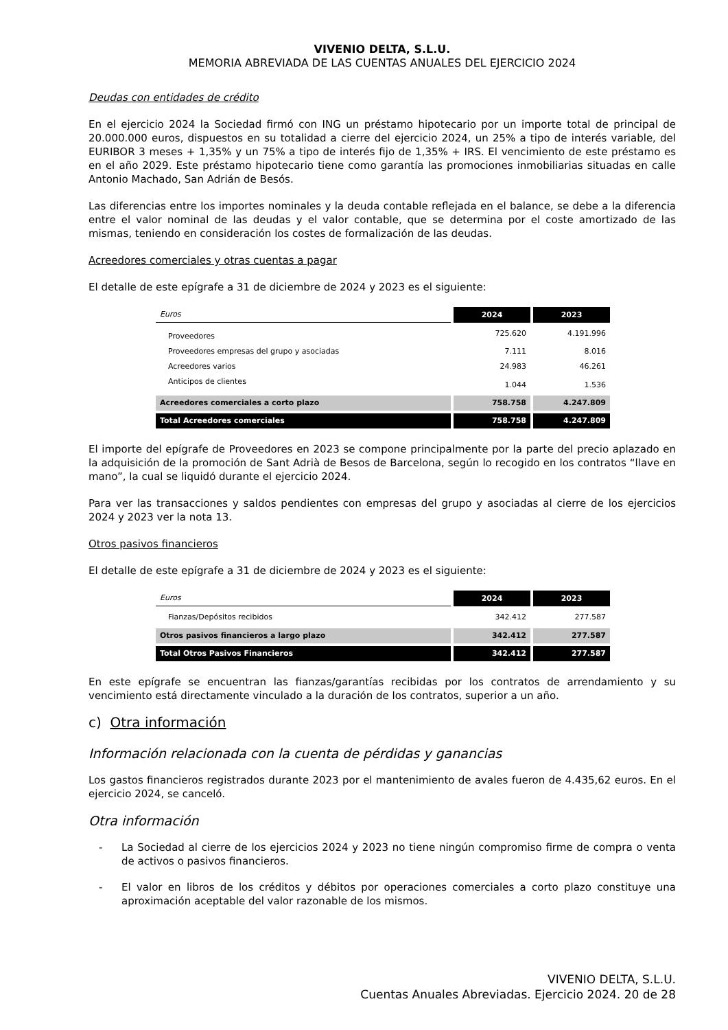VIVENIO DELTA, S.L.U.
MEMORIA ABREVIADA DE LAS CUENTAS ANUALES DEL EJERCICIO 2024
Deudas con entidades de crédito
En el ejercicio 2024 la Sociedad firmó con ING un préstamo hipotecario por un importe total de principal de 20.000.000 euros, dispuestos en su totalidad a cierre del ejercicio 2024, un 25% a tipo de interés variable, del EURIBOR 3 meses + 1,35% y un 75% a tipo de interés fijo de 1,35% + IRS. El vencimiento de este préstamo es en el año 2029. Este préstamo hipotecario tiene como garantía las promociones inmobiliarias situadas en calle Antonio Machado, San Adrián de Besós.
Las diferencias entre los importes nominales y la deuda contable reflejada en el balance, se debe a la diferencia entre el valor nominal de las deudas y el valor contable, que se determina por el coste amortizado de las mismas, teniendo en consideración los costes de formalización de las deudas.
Acreedores comerciales y otras cuentas a pagar
El detalle de este epígrafe a 31 de diciembre de 2024 y 2023 es el siguiente:
| Euros | 2024 | 2023 |
| Proveedores | 725.620 | 4.191.996 |
| Proveedores empresas del grupo y asociadas | 7.111 | 8.016 |
| Acreedores varios | 24.983 | 46.261 |
| Anticipos de clientes | 1.044 | 1.536 |
| Acreedores comerciales a corto plazo | 758.758 | 4.247.809 |
| Total Acreedores comerciales | 758.758 | 4.247.809 |
El importe del epígrafe de Proveedores en 2023 se compone principalmente por la parte del precio aplazado en la adquisición de la promoción de Sant Adrià de Besos de Barcelona, según lo recogido en los contratos “llave en mano”, la cual se liquidó durante el ejercicio 2024.
Para ver las transacciones y saldos pendientes con empresas del grupo y asociadas al cierre de los ejercicios 2024 y 2023 ver la nota 13.
Otros pasivos financieros
El detalle de este epígrafe a 31 de diciembre de 2024 y 2023 es el siguiente:
| Euros | 2024 | 2023 |
| Fianzas/Depósitos recibidos | 342.412 | 277.587 |
| Otros pasivos financieros a largo plazo | 342.412 | 277.587 |
| Total Otros Pasivos Financieros | 342.412 | 277.587 |
En este epígrafe se encuentran las fianzas/garantías recibidas por los contratos de arrendamiento y su vencimiento está directamente vinculado a la duración de los contratos, superior a un año.
c) Otra información
Información relacionada con la cuenta de pérdidas y ganancias
Los gastos financieros registrados durante 2023 por el mantenimiento de avales fueron de 4.435,62 euros. En el ejercicio 2024, se canceló.
Otra información
- La Sociedad al cierre de los ejercicios 2024 y 2023 no tiene ningún compromiso firme de compra o venta de activos o pasivos financieros.
- El valor en libros de los créditos y débitos por operaciones comerciales a corto plazo constituye una aproximación aceptable del valor razonable de los mismos.
VIVENIO DELTA, S.L.U.
Cuentas Anuales Abreviadas. Ejercicio 2024. 20 de 28